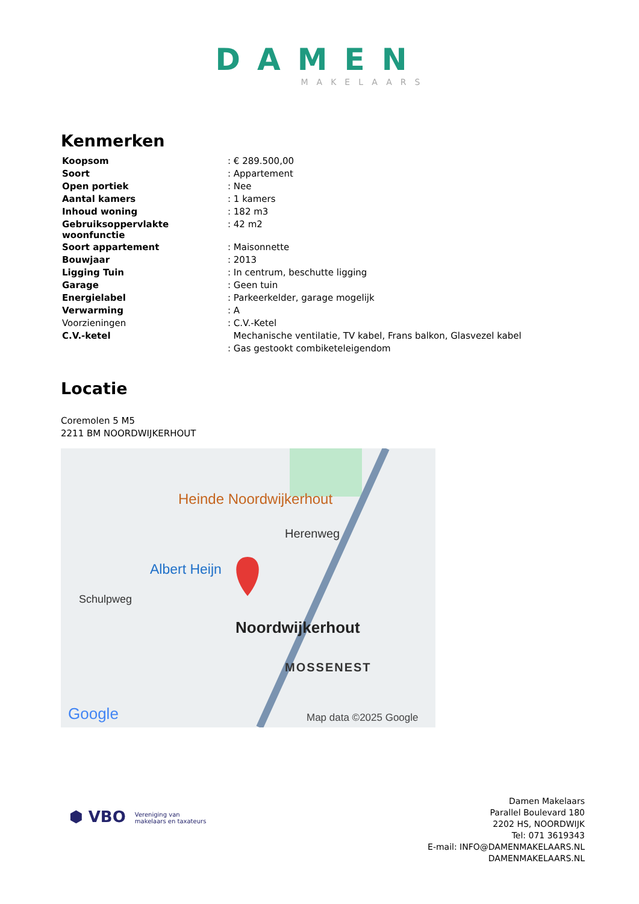DAMEN
MAKELAARS
Kenmerken
| Koopsom | : € 289.500,00 |
| Soort | : Appartement |
| Open portiek | : Nee |
| Aantal kamers | : 1 kamers |
| Inhoud woning | : 182 m3 |
| Gebruiksoppervlakte woonfunctie | : 42 m2 |
| Soort appartement | : Maisonnette |
| Bouwjaar | : 2013 |
| Ligging Tuin | : In centrum, beschutte ligging |
| Garage | : Geen tuin |
| Energielabel | : Parkeerkelder, garage mogelijk |
| Verwarming | : A |
| Voorzieningen | : C.V.-Ketel |
| C.V.-ketel | Mechanische ventilatie, TV kabel, Frans balkon, Glasvezel kabel |
| | : Gas gestookt combiketeleigendom |
Locatie
Coremolen 5 M5
2211 BM NOORDWIJKERHOUT
Heinde Noordwijkerhout
Herenweg
Albert Heijn
Schulpweg
Noordwijkerhout
MOSSENEST
Google Map data ©2025 Google
⬢ VBO Vereniging van
makelaars en taxateurs
Damen Makelaars
Parallel Boulevard 180
2202 HS, NOORDWIJK
Tel: 071 3619343
E-mail: INFO@DAMENMAKELAARS.NL
DAMENMAKELAARS.NL